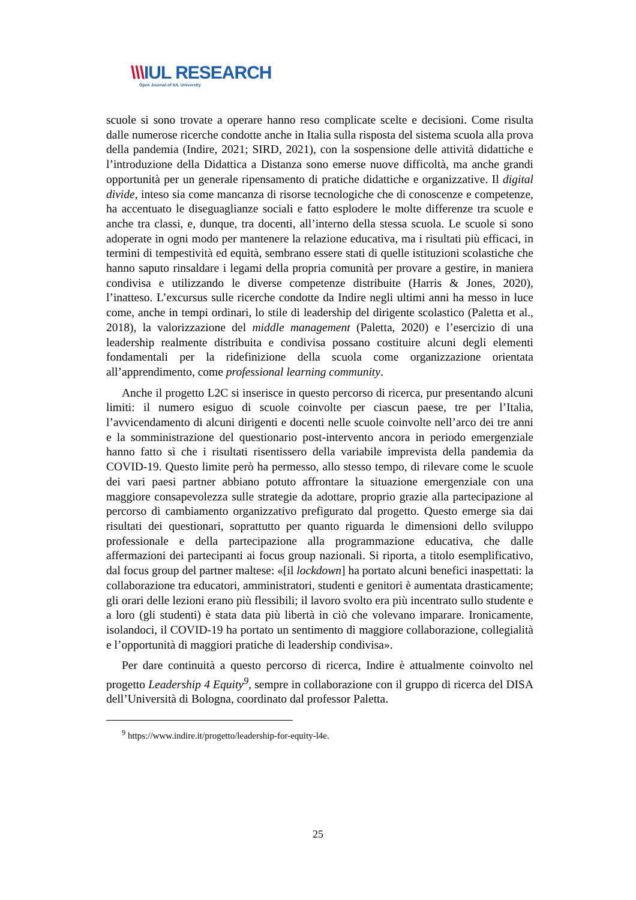\\\IUL RESEARCH
Open Journal of IUL University
scuole si sono trovate a operare hanno reso complicate scelte e decisioni. Come risulta dalle numerose ricerche condotte anche in Italia sulla risposta del sistema scuola alla prova della pandemia (Indire, 2021; SIRD, 2021), con la sospensione delle attività didattiche e l’introduzione della Didattica a Distanza sono emerse nuove difficoltà, ma anche grandi opportunità per un generale ripensamento di pratiche didattiche e organizzative. Il digital divide, inteso sia come mancanza di risorse tecnologiche che di conoscenze e competenze, ha accentuato le diseguaglianze sociali e fatto esplodere le molte differenze tra scuole e anche tra classi, e, dunque, tra docenti, all’interno della stessa scuola. Le scuole si sono adoperate in ogni modo per mantenere la relazione educativa, ma i risultati più efficaci, in termini di tempestività ed equità, sembrano essere stati di quelle istituzioni scolastiche che hanno saputo rinsaldare i legami della propria comunità per provare a gestire, in maniera condivisa e utilizzando le diverse competenze distribuite (Harris & Jones, 2020), l’inatteso. L’excursus sulle ricerche condotte da Indire negli ultimi anni ha messo in luce come, anche in tempi ordinari, lo stile di leadership del dirigente scolastico (Paletta et al., 2018), la valorizzazione del middle management (Paletta, 2020) e l’esercizio di una leadership realmente distribuita e condivisa possano costituire alcuni degli elementi fondamentali per la ridefinizione della scuola come organizzazione orientata all’apprendimento, come professional learning community.
Anche il progetto L2C si inserisce in questo percorso di ricerca, pur presentando alcuni limiti: il numero esiguo di scuole coinvolte per ciascun paese, tre per l’Italia, l’avvicendamento di alcuni dirigenti e docenti nelle scuole coinvolte nell’arco dei tre anni e la somministrazione del questionario post-intervento ancora in periodo emergenziale hanno fatto sì che i risultati risentissero della variabile imprevista della pandemia da COVID-19. Questo limite però ha permesso, allo stesso tempo, di rilevare come le scuole dei vari paesi partner abbiano potuto affrontare la situazione emergenziale con una maggiore consapevolezza sulle strategie da adottare, proprio grazie alla partecipazione al percorso di cambiamento organizzativo prefigurato dal progetto. Questo emerge sia dai risultati dei questionari, soprattutto per quanto riguarda le dimensioni dello sviluppo professionale e della partecipazione alla programmazione educativa, che dalle affermazioni dei partecipanti ai focus group nazionali. Si riporta, a titolo esemplificativo, dal focus group del partner maltese: «[il lockdown] ha portato alcuni benefici inaspettati: la collaborazione tra educatori, amministratori, studenti e genitori è aumentata drasticamente; gli orari delle lezioni erano più flessibili; il lavoro svolto era più incentrato sullo studente e a loro (gli studenti) è stata data più libertà in ciò che volevano imparare. Ironicamente, isolandoci, il COVID-19 ha portato un sentimento di maggiore collaborazione, collegialità e l’opportunità di maggiori pratiche di leadership condivisa».
Per dare continuità a questo percorso di ricerca, Indire è attualmente coinvolto nel progetto Leadership 4 Equity<sup>9</sup>, sempre in collaborazione con il gruppo di ricerca del DISA dell’Università di Bologna, coordinato dal professor Paletta.
<sup>9</sup> https://www.indire.it/progetto/leadership-for-equity-l4e.
25